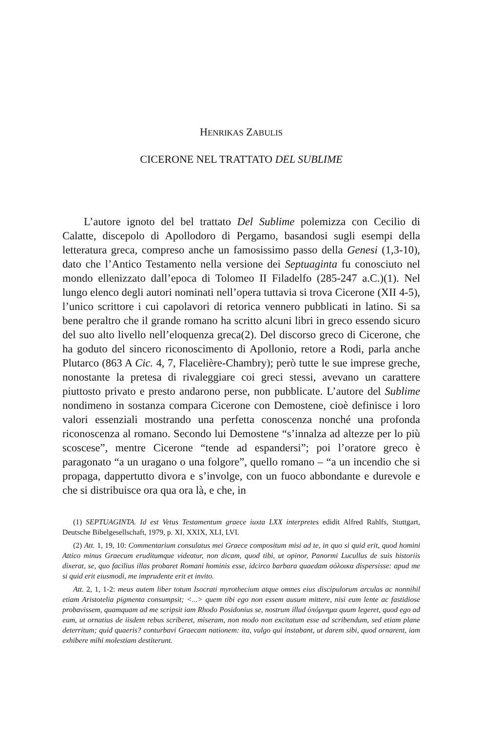HENRIKAS ZABULIS
CICERONE NEL TRATTATO DEL SUBLIME
L’autore ignoto del bel trattato Del Sublime polemizza con Cecilio di Calatte, discepolo di Apollodoro di Pergamo, basandosi sugli esempi della letteratura greca, compreso anche un famosissimo passo della Genesi (1,3-10), dato che l’Antico Testamento nella versione dei Septuaginta fu conosciuto nel mondo ellenizzato dall’epoca di Tolomeo II Filadelfo (285-247 a.C.)(1). Nel lungo elenco degli autori nominati nell’opera tuttavia si trova Cicerone (XII 4-5), l’unico scrittore i cui capolavori di retorica vennero pubblicati in latino. Si sa bene peraltro che il grande romano ha scritto alcuni libri in greco essendo sicuro del suo alto livello nell’eloquenza greca(2). Del discorso greco di Cicerone, che ha goduto del sincero riconoscimento di Apollonio, retore a Rodi, parla anche Plutarco (863 A Cic. 4, 7, Flacelière-Chambry); però tutte le sue imprese greche, nonostante la pretesa di rivaleggiare coi greci stessi, avevano un carattere piuttosto privato e presto andarono perse, non pubblicate. L’autore del Sublime nondimeno in sostanza compara Cicerone con Demostene, cioè definisce i loro valori essenziali mostrando una perfetta conoscenza nonché una profonda riconoscenza al romano. Secondo lui Demostene “s’innalza ad altezze per lo più scoscese”, mentre Cicerone “tende ad espandersi”; poi l’oratore greco è paragonato “a un uragano o una folgore”, quello romano – “a un incendio che si propaga, dappertutto divora e s’involge, con un fuoco abbondante e durevole e che si distribuisce ora qua ora là, e che, in
(1) SEPTUAGINTA. Id est Vetus Testamentum graece iuxta LXX interpretes edidit Alfred Rahlfs, Stuttgart, Deutsche Bibelgesellschaft, 1979, p. XI, XXIX, XLI, LVI.
(2) Att. 1, 19, 10: Commentarium consulatus mei Graece compositum misi ad te, in quo si quid erit, quod homini Attico minus Graecum eruditumque videatur, non dicam, quod tibi, ut opinor, Panormi Lucullus de suis historiis dixerat, se, quo facilius illas probaret Romani hominis esse, idcirco barbara quaedam σόλοικα dispersisse: apud me si quid erit eiusmodi, me imprudente erit et invito.
Att. 2, 1, 1-2: meus autem liber totum Isocrati myrothecium atque omnes eius discipulorum arculas ac nonnihil etiam Aristotelia pigmenta consumpsit; <...> quem tibi ego non essem ausum mittere, nisi eum lente ac fastidiose probavissem, quamquam ad me scripsit iam Rhodo Posidonius se, nostrum illud ὑπόμνημα quum legeret, quod ego ad eum, ut ornatius de iisdem rebus scriberet, miseram, non modo non excitatum esse ad scribendum, sed etiam plane deterritum; quid quaeris? conturbavi Graecam nationem: ita, vulgo qui instabant, ut darem sibi, quod ornarent, iam exhibere mihi molestiam destiterunt.